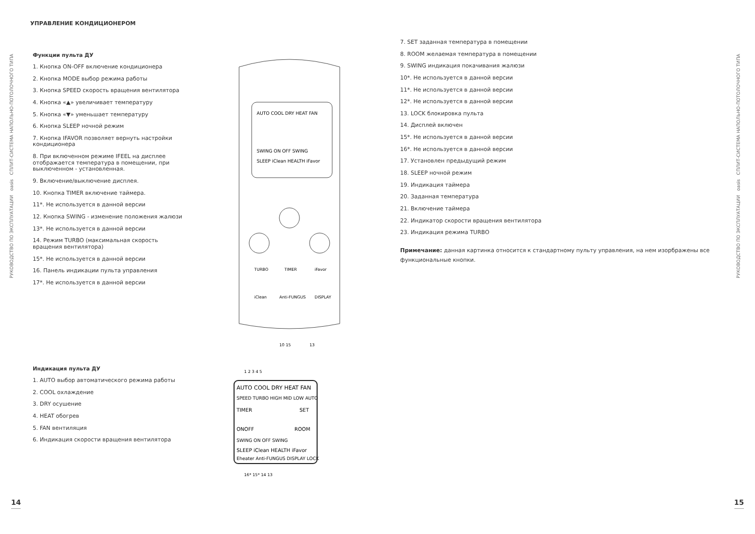РУКОВОДСТВО ПО ЭКСПЛУАТАЦИИ oasis СПЛИТ-СИСТЕМА НАПОЛЬНО-ПОТОЛОЧНОГО ТИПА
РУКОВОДСТВО ПО ЭКСПЛУАТАЦИИ oasis СПЛИТ-СИСТЕМА НАПОЛЬНО-ПОТОЛОЧНОГО ТИПА
УПРАВЛЕНИЕ КОНДИЦИОНЕРОМ
Функции пульта ДУ
1. Кнопка ON-OFF включение кондиционера
2. Кнопка MODE выбор режима работы
3. Кнопка SPEED скорость вращения вентилятора
4. Кнопка «▲» увеличивает температуру
5. Кнопка «▼» уменьшает температуру
6. Кнопка SLEEP ночной режим
7. Кнопка IFAVOR позволяет вернуть настройки кондиционера
8. При включенном режиме IFEEL на дисплее отображается температура в помещении, при выключенном - установленная.
9. Включение/выключение дисплея.
10. Кнопка TIMER включение таймера.
11*. Не используется в данной версии
12. Кнопка SWING - изменение положения жалюзи
13*. Не используется в данной версии
14. Режим TURBO (максимальная скорость вращения вентилятора)
15*. Не используется в данной версии
16. Панель индикации пульта управления
17*. Не используется в данной версии
AUTO COOL DRY HEAT FAN
SWING ON OFF SWING
SLEEP iClean HEALTH iFavor
TURBO
TIMER
iFavor
iClean
Anti-FUNGUS
DISPLAY
10 15
13
Индикация пульта ДУ
1. AUTO выбор автоматического режима работы
2. COOL охлаждение
3. DRY осушение
4. HEAT обогрев
5. FAN вентиляция
6. Индикация скорости вращения вентилятора
AUTO COOL DRY HEAT FAN
SPEED TURBO HIGH MID LOW AUTO
TIMER
SET
ONOFF
ROOM
SWING ON OFF SWING
SLEEP iClean HEALTH iFavor
Eheater Anti-FUNGUS DISPLAY LOCK
1 2 3 4 5
16* 15* 14 13
7. SET заданная температура в помещении
8. ROOM желаемая температура в помещении
9. SWING индикация покачивания жалюзи
10*. Не используется в данной версии
11*. Не используется в данной версии
12*. Не используется в данной версии
13. LOCK блокировка пульта
14. Дисплей включен
15*. Не используется в данной версии
16*. Не используется в данной версии
17. Установлен предыдущий режим
18. SLEEP ночной режим
19. Индикация таймера
20. Заданная температура
21. Включение таймера
22. Индикатор скорости вращения вентилятора
23. Индикация режима TURBO
Примечание: данная картинка относится к стандартному пульту управления, на нем изорбражены все функциональные кнопки.
14 15